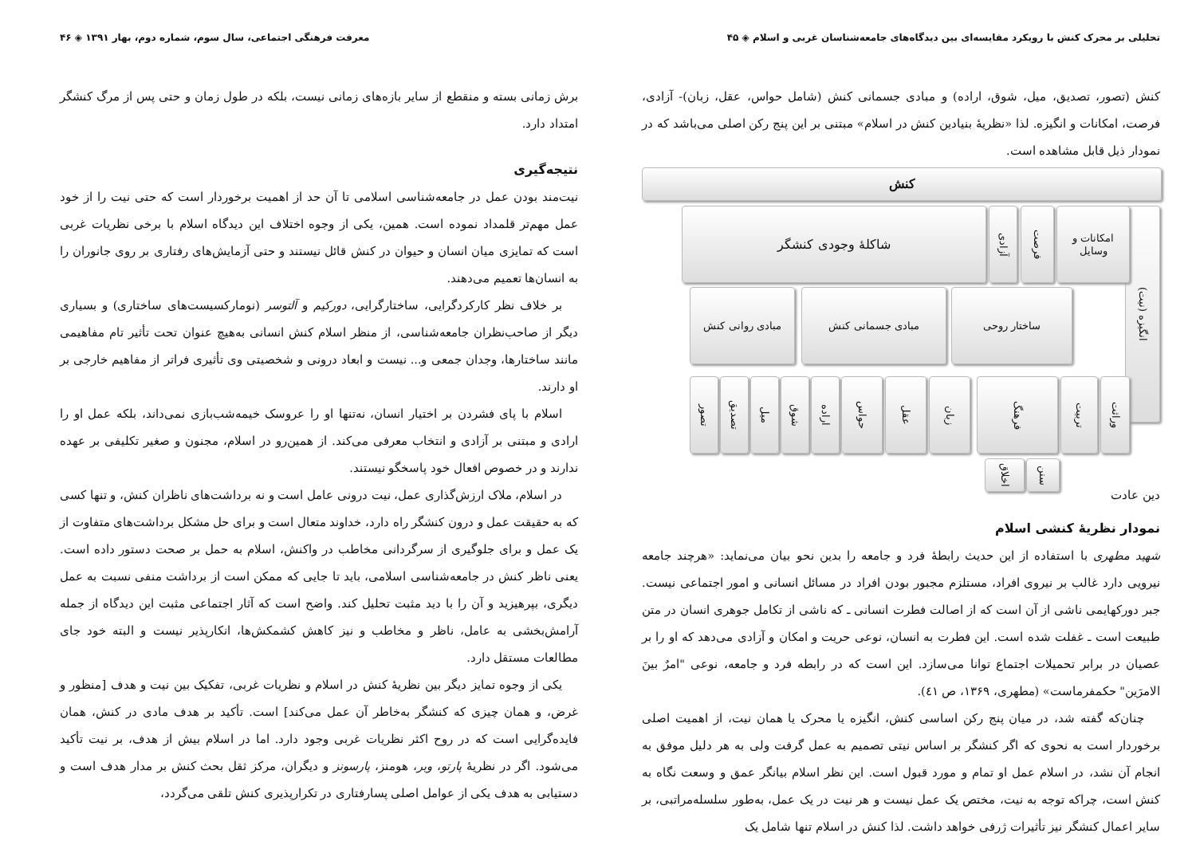تحلیلی بر محرک کنش با رویکرد مقایسه‌ای بین دیدگاه‌های جامعه‌شناسان غربی و اسلام ◈ ۴۵
کنش (تصور، تصدیق، میل، شوق، اراده) و مبادی جسمانی کنش (شامل حواس، عقل، زبان)- آزادی، فرصت، امکانات و انگیزه. لذا «نظریهٔ بنیادین کنش در اسلام» مبتنی بر این پنج رکن اصلی می‌باشد که در نمودار ذیل قابل مشاهده است.
کنش
انگیزه (نیت)
شاکلهٔ وجودی کنشگر
آزادی
فرصت
امکانات و وسایل
مبادی روانی کنش مبادی جسمانی کنش ساختار روحی
تصور
تصدیق
میل
شوق
اراده
حواس
عقل
زبان
فرهنگ
تربیت
وراثت
اخلاق
سنن
دین عادت
نمودار نظریهٔ کنشی اسلام
شهید مطهری با استفاده از این حدیث رابطهٔ فرد و جامعه را بدین نحو بیان می‌نماید: «هرچند جامعه نیرویی دارد غالب بر نیروی افراد، مستلزم مجبور بودن افراد در مسائل انسانی و امور اجتماعی نیست. جبر دورکهایمی ناشی از آن است که از اصالت فطرت انسانی ـ که ناشی از تکامل جوهری انسان در متن طبیعت است ـ غفلت شده است. این فطرت به انسان، نوعی حریت و امکان و آزادی می‌دهد که او را بر عصیان در برابر تحمیلات اجتماع توانا می‌سازد. این است که در رابطه فرد و جامعه، نوعی "امرٌ بینَ الامرَین" حکمفرماست» (مطهری، ۱۳۶۹، ص ٤١).
چنان‌که گفته شد، در میان پنج رکن اساسی کنش، انگیزه یا محرک یا همان نیت، از اهمیت اصلی برخوردار است به نحوی که اگر کنشگر بر اساس نیتی تصمیم به عمل گرفت ولی به هر دلیل موفق به انجام آن نشد، در اسلام عمل او تمام و مورد قبول است. این نظر اسلام بیانگر عمق و وسعت نگاه به کنش است، چراکه توجه به نیت، مختص یک عمل نیست و هر نیت در یک عمل، به‌طور سلسله‌مراتبی، بر سایر اعمال کنشگر نیز تأثیرات ژرفی خواهد داشت. لذا کنش در اسلام تنها شامل یک
۴۶ ◈ معرفت فرهنگی اجتماعی، سال سوم، شماره دوم، بهار ۱۳۹۱
برش زمانی بسته و منقطع از سایر بازه‌های زمانی نیست، بلکه در طول زمان و حتی پس از مرگ کنشگر امتداد دارد.
نتیجه‌گیری
نیت‌مند بودن عمل در جامعه‌شناسی اسلامی تا آن حد از اهمیت برخوردار است که حتی نیت را از خود عمل مهم‌تر قلمداد نموده است. همین، یکی از وجوه اختلاف این دیدگاه اسلام با برخی نظریات غربی است که تمایزی میان انسان و حیوان در کنش قائل نیستند و حتی آزمایش‌های رفتاری بر روی جانوران را به انسان‌ها تعمیم می‌دهند.
بر خلاف نظر کارکردگرایی، ساختارگرایی، دورکیم و آلتوسر (نومارکسیست‌های ساختاری) و بسیاری دیگر از صاحب‌نظران جامعه‌شناسی، از منظر اسلام کنش انسانی به‌هیچ عنوان تحت تأثیر تام مفاهیمی مانند ساختارها، وجدان جمعی و... نیست و ابعاد درونی و شخصیتی وی تأثیری فراتر از مفاهیم خارجی بر او دارند.
اسلام با پای فشردن بر اختیار انسان، نه‌تنها او را عروسک خیمه‌شب‌بازی نمی‌داند، بلکه عمل او را ارادی و مبتنی بر آزادی و انتخاب معرفی می‌کند. از همین‌رو در اسلام، مجنون و صغیر تکلیفی بر عهده ندارند و در خصوص افعال خود پاسخگو نیستند.
در اسلام، ملاک ارزش‌گذاری عمل، نیت درونی عامل است و نه برداشت‌های ناظران کنش، و تنها کسی که به حقیقت عمل و درون کنشگر راه دارد، خداوند متعال است و برای حل مشکل برداشت‌های متفاوت از یک عمل و برای جلوگیری از سرگردانی مخاطب در واکنش، اسلام به حمل بر صحت دستور داده است. یعنی ناظر کنش در جامعه‌شناسی اسلامی، باید تا جایی که ممکن است از برداشت منفی نسبت به عمل دیگری، بپرهیزید و آن را با دید مثبت تحلیل کند. واضح است که آثار اجتماعی مثبت این دیدگاه از جمله آرامش‌بخشی به عامل، ناظر و مخاطب و نیز کاهش کشمکش‌ها، انکارپذیر نیست و البته خود جای مطالعات مستقل دارد.
یکی از وجوه تمایز دیگر بین نظریهٔ کنش در اسلام و نظریات غربی، تفکیک بین نیت و هدف [منظور و غرض، و همان چیزی که کنشگر به‌خاطر آن عمل می‌کند] است. تأکید بر هدف مادی در کنش، همان فایده‌گرایی است که در روح اکثر نظریات غربی وجود دارد. اما در اسلام بیش از هدف، بر نیت تأکید می‌شود. اگر در نظریهٔ پارتو، وبر، هومنز، پارسونز و دیگران، مرکز ثقل بحث کنش بر مدار هدف است و دستیابی به هدف یکی از عوامل اصلی پسارفتاری در تکرارپذیری کنش تلقی می‌گردد،